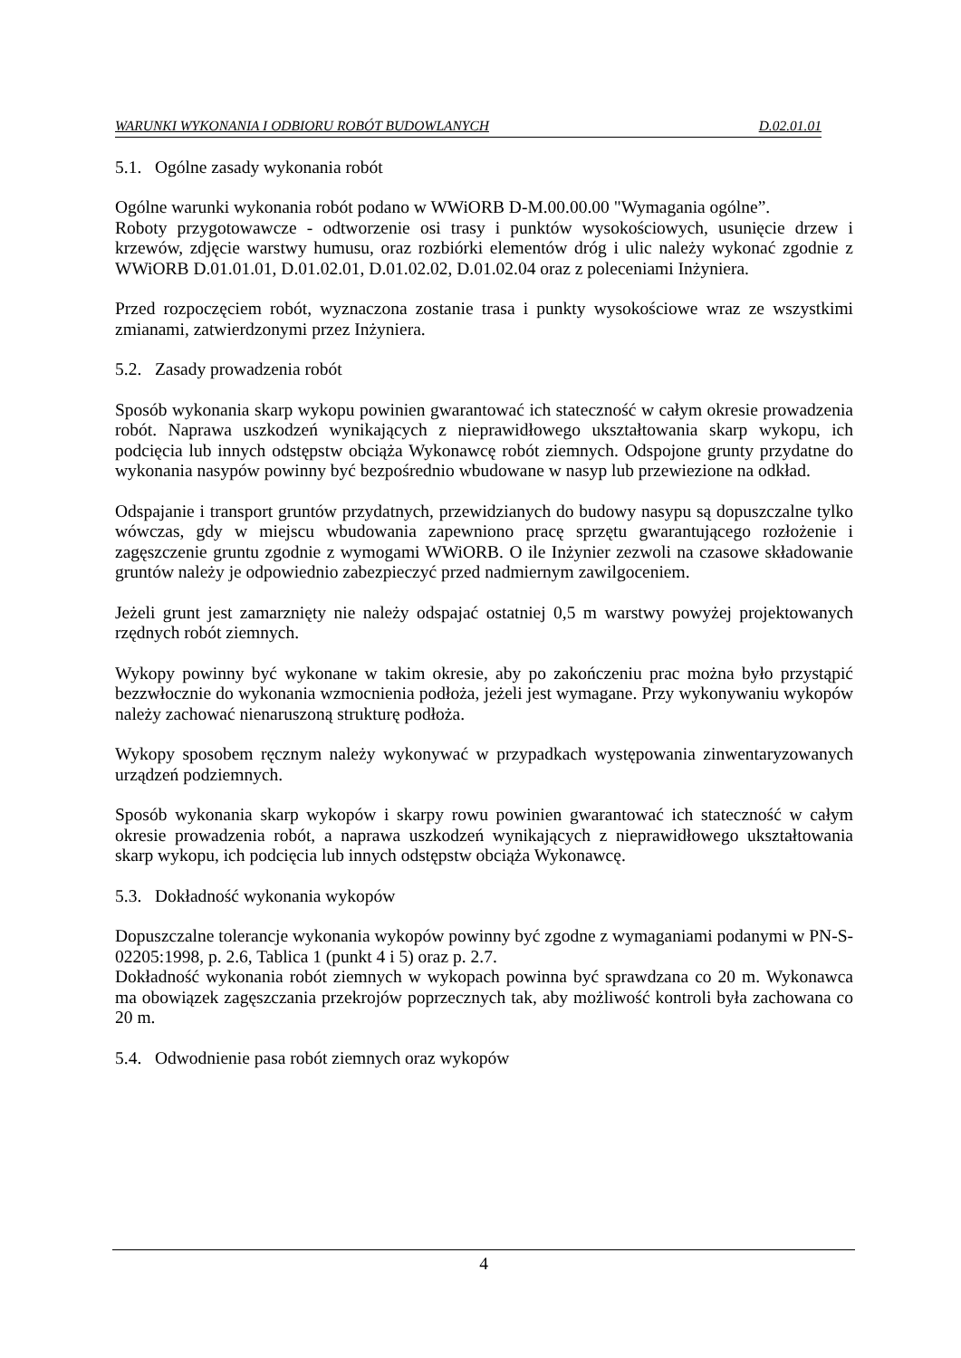WARUNKI WYKONANIA I ODBIORU ROBÓT BUDOWLANYCH D.02.01.01
5.1. Ogólne zasady wykonania robót
Ogólne warunki wykonania robót podano w WWiORB D-M.00.00.00 "Wymagania ogólne”.
Roboty przygotowawcze - odtworzenie osi trasy i punktów wysokościowych, usunięcie drzew i krzewów, zdjęcie warstwy humusu, oraz rozbiórki elementów dróg i ulic należy wykonać zgodnie z WWiORB D.01.01.01, D.01.02.01, D.01.02.02, D.01.02.04 oraz z poleceniami Inżyniera.
Przed rozpoczęciem robót, wyznaczona zostanie trasa i punkty wysokościowe wraz ze wszystkimi zmianami, zatwierdzonymi przez Inżyniera.
5.2. Zasady prowadzenia robót
Sposób wykonania skarp wykopu powinien gwarantować ich stateczność w całym okresie prowadzenia robót. Naprawa uszkodzeń wynikających z nieprawidłowego ukształtowania skarp wykopu, ich podcięcia lub innych odstępstw obciąża Wykonawcę robót ziemnych. Odspojone grunty przydatne do wykonania nasypów powinny być bezpośrednio wbudowane w nasyp lub przewiezione na odkład.
Odspajanie i transport gruntów przydatnych, przewidzianych do budowy nasypu są dopuszczalne tylko wówczas, gdy w miejscu wbudowania zapewniono pracę sprzętu gwarantującego rozłożenie i zagęszczenie gruntu zgodnie z wymogami WWiORB. O ile Inżynier zezwoli na czasowe składowanie gruntów należy je odpowiednio zabezpieczyć przed nadmiernym zawilgoceniem.
Jeżeli grunt jest zamarznięty nie należy odspajać ostatniej 0,5 m warstwy powyżej projektowanych rzędnych robót ziemnych.
Wykopy powinny być wykonane w takim okresie, aby po zakończeniu prac można było przystąpić bezzwłocznie do wykonania wzmocnienia podłoża, jeżeli jest wymagane. Przy wykonywaniu wykopów należy zachować nienaruszoną strukturę podłoża.
Wykopy sposobem ręcznym należy wykonywać w przypadkach występowania zinwentaryzowanych urządzeń podziemnych.
Sposób wykonania skarp wykopów i skarpy rowu powinien gwarantować ich stateczność w całym okresie prowadzenia robót, a naprawa uszkodzeń wynikających z nieprawidłowego ukształtowania skarp wykopu, ich podcięcia lub innych odstępstw obciąża Wykonawcę.
5.3. Dokładność wykonania wykopów
Dopuszczalne tolerancje wykonania wykopów powinny być zgodne z wymaganiami podanymi w PN-S-02205:1998, p. 2.6, Tablica 1 (punkt 4 i 5) oraz p. 2.7.
Dokładność wykonania robót ziemnych w wykopach powinna być sprawdzana co 20 m. Wykonawca ma obowiązek zagęszczania przekrojów poprzecznych tak, aby możliwość kontroli była zachowana co 20 m.
5.4. Odwodnienie pasa robót ziemnych oraz wykopów
4